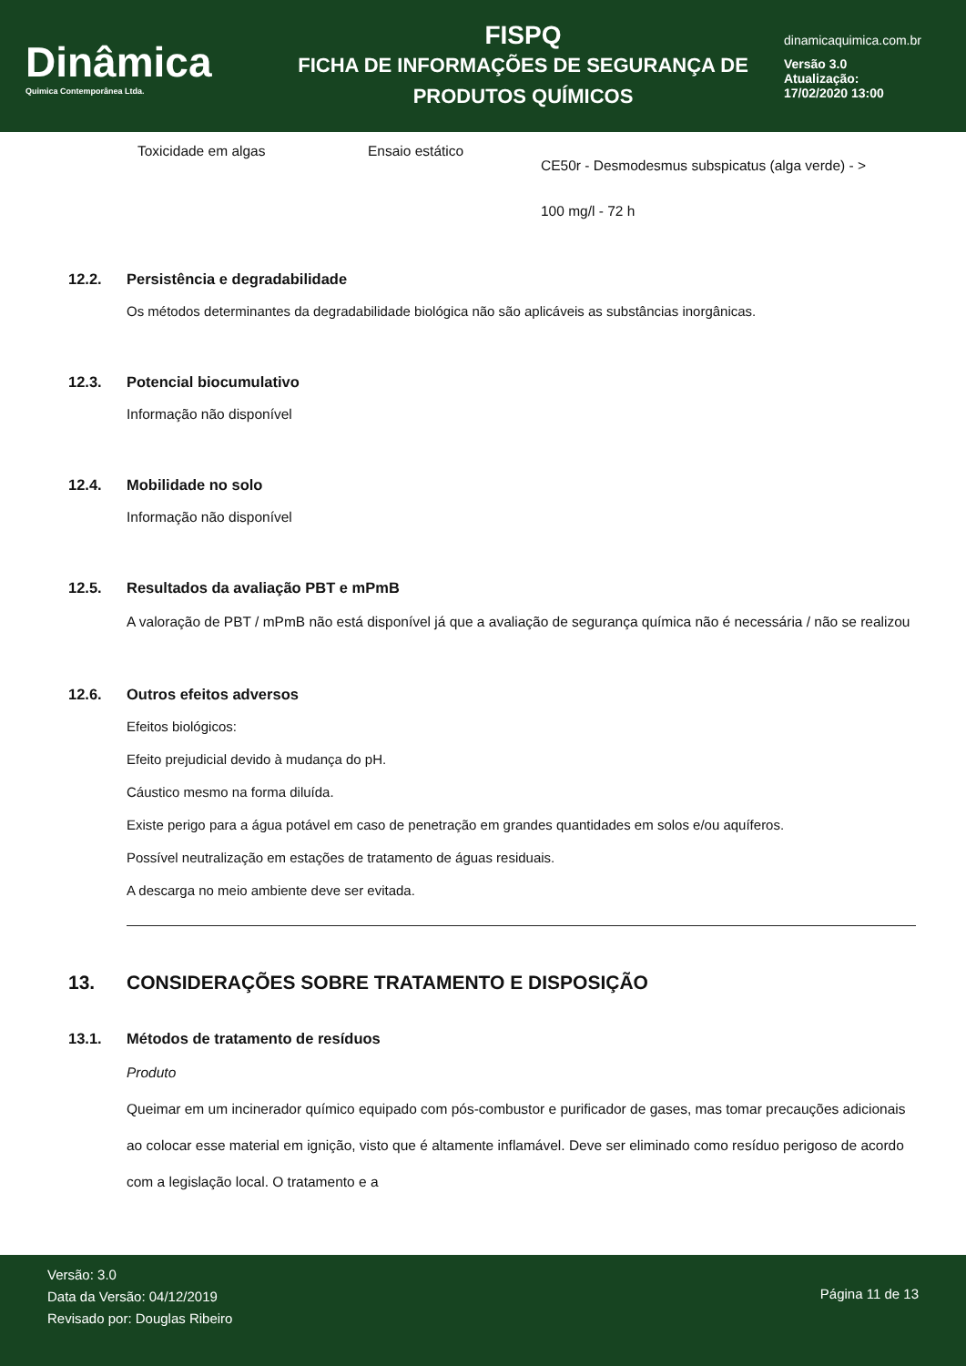Dinâmica
Quimica Contemporânea Ltda.
FISPQ
FICHA DE INFORMAÇÕES DE SEGURANÇA DE
PRODUTOS QUÍMICOS
dinamicaquimica.com.br
Versão 3.0
Atualização:
17/02/2020 13:00
| Toxicidade em algas | Ensaio estático | CE50r - Desmodesmus subspicatus (alga verde) - > 100 mg/l - 72 h |
12.2. Persistência e degradabilidade
Os métodos determinantes da degradabilidade biológica não são aplicáveis as substâncias inorgânicas.
12.3. Potencial biocumulativo
Informação não disponível
12.4. Mobilidade no solo
Informação não disponível
12.5. Resultados da avaliação PBT e mPmB
A valoração de PBT / mPmB não está disponível já que a avaliação de segurança química não é necessária / não se realizou
12.6. Outros efeitos adversos
Efeitos biológicos:
Efeito prejudicial devido à mudança do pH.
Cáustico mesmo na forma diluída.
Existe perigo para a água potável em caso de penetração em grandes quantidades em solos e/ou aquíferos.
Possível neutralização em estações de tratamento de águas residuais.
A descarga no meio ambiente deve ser evitada.
13. CONSIDERAÇÕES SOBRE TRATAMENTO E DISPOSIÇÃO
13.1. Métodos de tratamento de resíduos
Produto
Queimar em um incinerador químico equipado com pós-combustor e purificador de gases, mas tomar precauções adicionais ao colocar esse material em ignição, visto que é altamente inflamável. Deve ser eliminado como resíduo perigoso de acordo com a legislação local. O tratamento e a
Versão: 3.0
Data da Versão: 04/12/2019
Revisado por: Douglas Ribeiro
Página 11 de 13